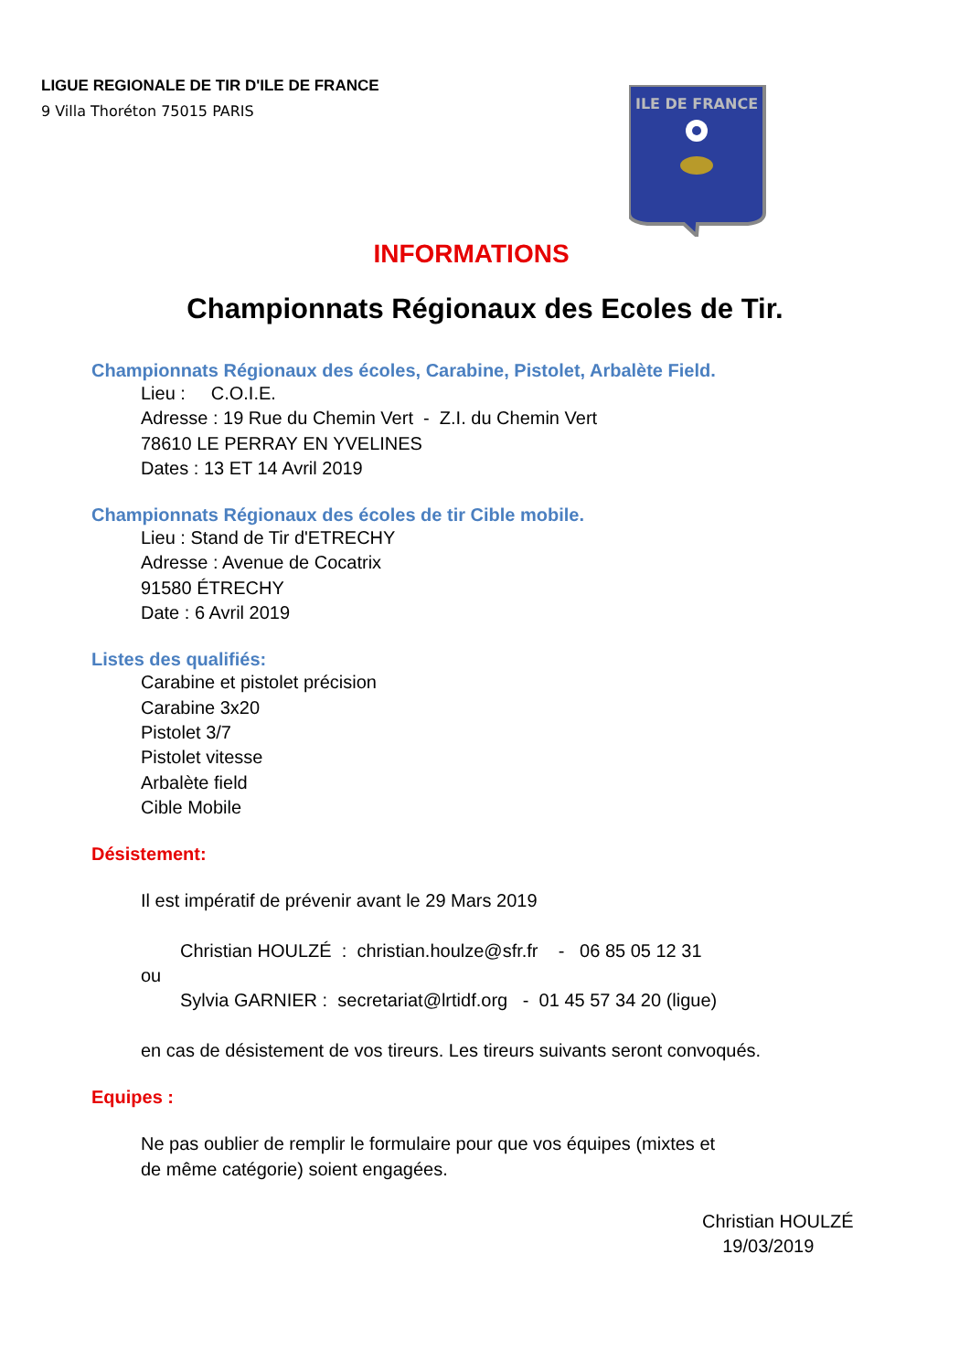LIGUE REGIONALE DE TIR D'ILE DE FRANCE
9 Villa Thoréton 75015 PARIS
ILE DE FRANCE
INFORMATIONS
Championnats Régionaux des Ecoles de Tir.
Championnats Régionaux des écoles, Carabine, Pistolet, Arbalète Field.
Lieu : C.O.I.E.
Adresse : 19 Rue du Chemin Vert - Z.I. du Chemin Vert
78610 LE PERRAY EN YVELINES
Dates : 13 ET 14 Avril 2019
Championnats Régionaux des écoles de tir Cible mobile.
Lieu : Stand de Tir d'ETRECHY
Adresse : Avenue de Cocatrix
91580 ÉTRECHY
Date : 6 Avril 2019
Listes des qualifiés:
Carabine et pistolet précision
Carabine 3x20
Pistolet 3/7
Pistolet vitesse
Arbalète field
Cible Mobile
Désistement:
Il est impératif de prévenir avant le 29 Mars 2019
Christian HOULZÉ : christian.houlze@sfr.fr - 06 85 05 12 31
ou
Sylvia GARNIER : secretariat@lrtidf.org - 01 45 57 34 20 (ligue)
en cas de désistement de vos tireurs. Les tireurs suivants seront convoqués.
Equipes :
Ne pas oublier de remplir le formulaire pour que vos équipes (mixtes et
de même catégorie) soient engagées.
Christian HOULZÉ
19/03/2019